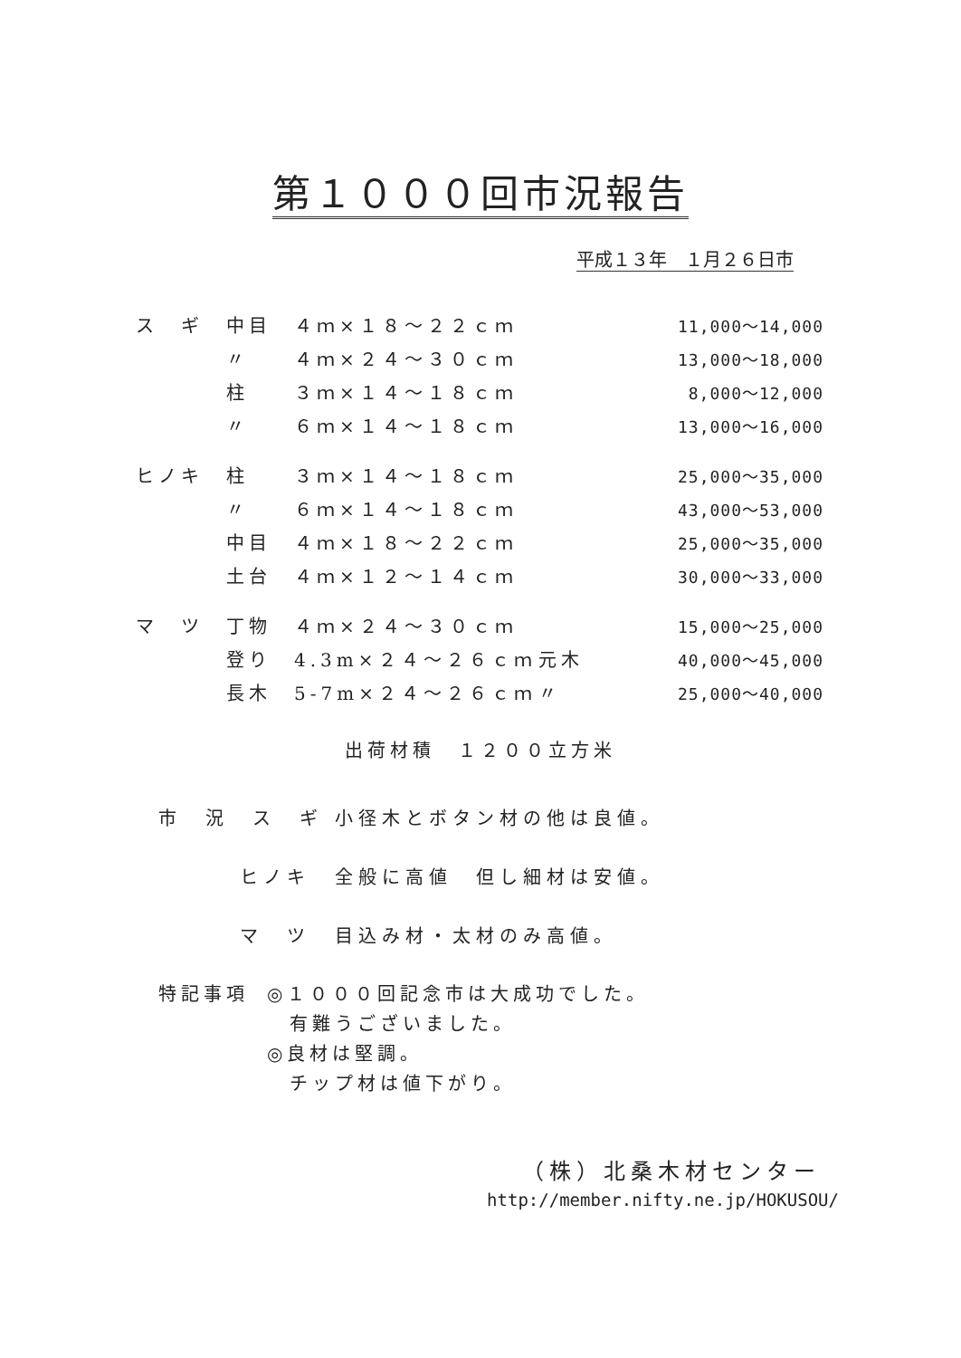第１０００回市況報告
平成１３年　１月２６日市
| ス ギ | 中目 | ４ｍ×１８～２２ｃｍ | | 11,000～14,000 |
| | 〃 | ４ｍ×２４～３０ｃｍ | | 13,000～18,000 |
| | 柱 | ３ｍ×１４～１８ｃｍ | | 8,000～12,000 |
| | 〃 | ６ｍ×１４～１８ｃｍ | | 13,000～16,000 |
| ヒノキ | 柱 | ３ｍ×１４～１８ｃｍ | | 25,000～35,000 |
| | 〃 | ６ｍ×１４～１８ｃｍ | | 43,000～53,000 |
| | 中目 | ４ｍ×１８～２２ｃｍ | | 25,000～35,000 |
| | 土台 | ４ｍ×１２～１４ｃｍ | | 30,000～33,000 |
| マ ツ | 丁物 | ４ｍ×２４～３０ｃｍ | | 15,000～25,000 |
| | 登り | 4.3m×２４～２６ｃｍ | 元木 | 40,000～45,000 |
| | 長木 | 5-7m×２４～２６ｃｍ | 〃 | 25,000～40,000 |
出荷材積　１２００立方米
市　況　ス　ギ 小径木とボタン材の他は良値。
ヒノキ 全般に高値　但し細材は安値。
マ　ツ 目込み材・太材のみ高値。
特記事項 ◎１０００回記念市は大成功でした。
　有難うございました。
◎良材は堅調。
　チップ材は値下がり。
（株）北桑木材センター
http://member.nifty.ne.jp/HOKUSOU/